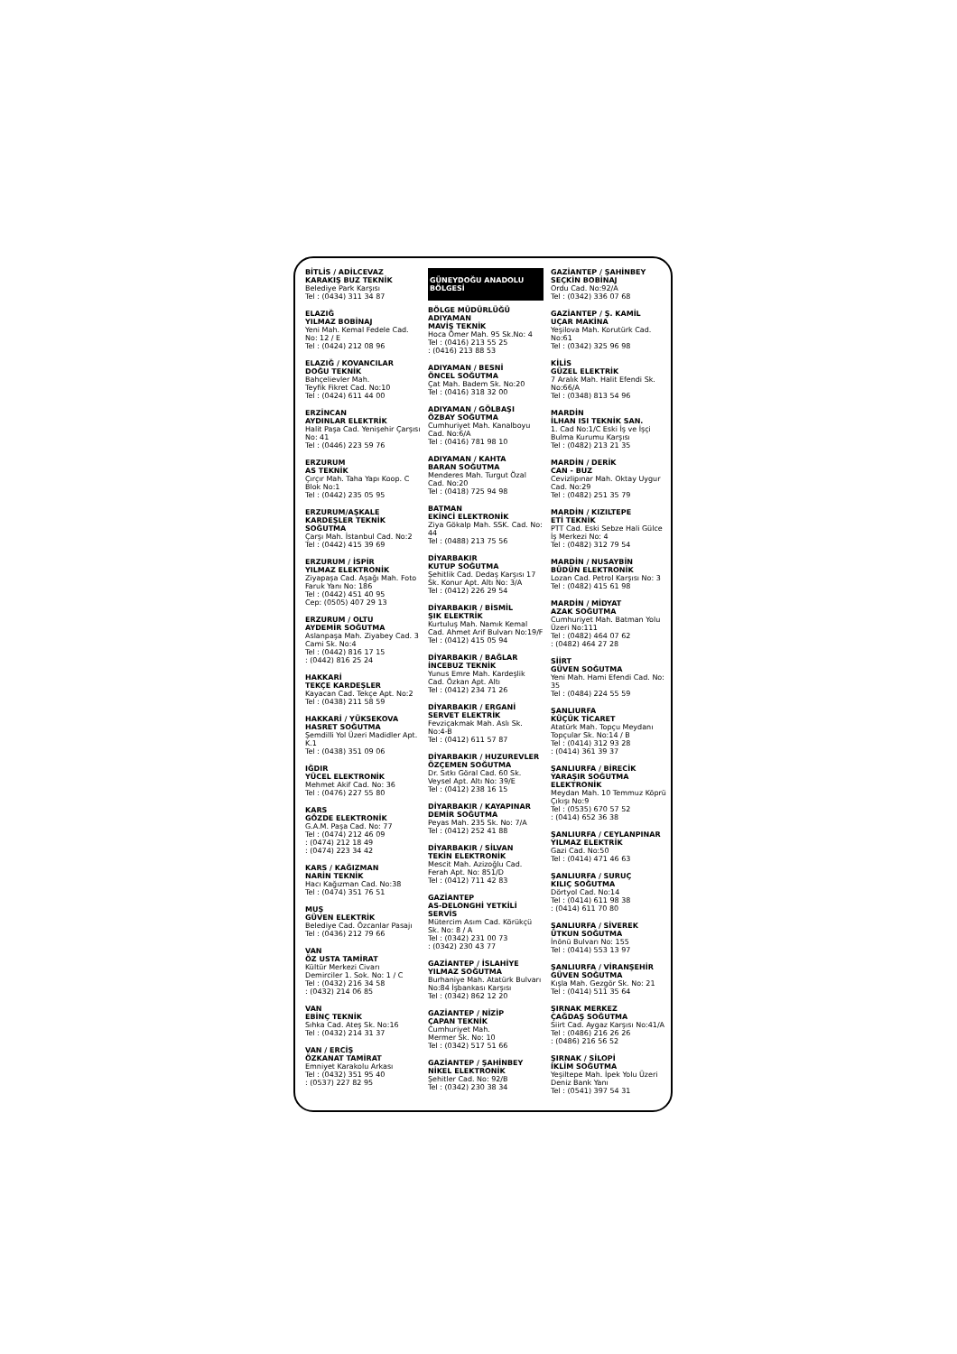BİTLİS / ADİLCEVAZ
KARAKIŞ BUZ TEKNİK
Belediye Park Karşısı
Tel : (0434) 311 34 87
ELAZIĞ
YILMAZ BOBİNAJ
Yeni Mah. Kemal Fedele Cad. No: 12 / E
Tel : (0424) 212 08 96
ELAZIĞ / KOVANCILAR
DOĞU TEKNİK
Bahçelievler Mah.
Teyfik Fikret Cad. No:10
Tel : (0424) 611 44 00
ERZİNCAN
AYDINLAR ELEKTRİK
Halit Paşa Cad. Yenişehir Çarşısı No: 41
Tel : (0446) 223 59 76
ERZURUM
AS TEKNİK
Çırçır Mah. Taha Yapı Koop. C Blok No:1
Tel : (0442) 235 05 95
ERZURUM/AŞKALE
KARDEŞLER TEKNİK SOĞUTMA
Çarşı Mah. İstanbul Cad. No:2
Tel : (0442) 415 39 69
ERZURUM / İSPİR
YILMAZ ELEKTRONİK
Ziyapaşa Cad. Aşağı Mah. Foto Faruk Yanı No: 186
Tel : (0442) 451 40 95
Cep: (0505) 407 29 13
ERZURUM / OLTU
AYDEMİR SOĞUTMA
Aslanpaşa Mah. Ziyabey Cad. 3 Cami Sk. No:4
Tel : (0442) 816 17 15
: (0442) 816 25 24
HAKKARİ
TEKÇE KARDEŞLER
Kayacan Cad. Tekçe Apt. No:2
Tel : (0438) 211 58 59
HAKKARİ / YÜKSEKOVA
HASRET SOĞUTMA
Şemdilli Yol Üzeri Madidler Apt. K.1
Tel : (0438) 351 09 06
IĞDIR
YÜCEL ELEKTRONİK
Mehmet Akif Cad. No: 36
Tel : (0476) 227 55 80
KARS
GÖZDE ELEKTRONİK
G.A.M. Paşa Cad. No: 77
Tel : (0474) 212 46 09
: (0474) 212 18 49
: (0474) 223 34 42
KARS / KAĞIZMAN
NARİN TEKNİK
Hacı Kağızman Cad. No:38
Tel : (0474) 351 76 51
MUŞ
GÜVEN ELEKTRİK
Belediye Cad. Özcanlar Pasajı
Tel : (0436) 212 79 66
VAN
ÖZ USTA TAMİRAT
Kültür Merkezi Civarı
Demirciler 1. Sok. No: 1 / C
Tel : (0432) 216 34 58
: (0432) 214 06 85
VAN
EBİNÇ TEKNİK
Sıhka Cad. Ateş Sk. No:16
Tel : (0432) 214 31 37
VAN / ERCİŞ
ÖZKANAT TAMİRAT
Emniyet Karakolu Arkası
Tel : (0432) 351 95 40
: (0537) 227 82 95
GÜNEYDOĞU ANADOLU BÖLGESİ
BÖLGE MÜDÜRLÜĞÜ
ADIYAMAN
MAVİŞ TEKNİK
Hoca Ömer Mah. 95 Sk.No: 4
Tel : (0416) 213 55 25
: (0416) 213 88 53
ADIYAMAN / BESNİ
ÖNCEL SOĞUTMA
Çat Mah. Badem Sk. No:20
Tel : (0416) 318 32 00
ADIYAMAN / GÖLBAŞI
ÖZBAY SOĞUTMA
Cumhuriyet Mah. Kanalboyu Cad. No:6/A
Tel : (0416) 781 98 10
ADIYAMAN / KAHTA
BARAN SOĞUTMA
Menderes Mah. Turgut Özal Cad. No:20
Tel : (0418) 725 94 98
BATMAN
EKİNCİ ELEKTRONİK
Ziya Gökalp Mah. SSK. Cad. No: 44
Tel : (0488) 213 75 56
DİYARBAKIR
KUTUP SOĞUTMA
Şehitlik Cad. Dedaş Karşısı 17 Sk. Konur Apt. Altı No: 3/A
Tel : (0412) 226 29 54
DİYARBAKIR / BİSMİL
ŞIK ELEKTRİK
Kurtuluş Mah. Namık Kemal Cad. Ahmet Arif Bulvarı No:19/F
Tel : (0412) 415 05 94
DİYARBAKIR / BAĞLAR
İNCEBUZ TEKNİK
Yunus Emre Mah. Kardeşlik Cad. Özkan Apt. Altı
Tel : (0412) 234 71 26
DİYARBAKIR / ERGANİ
SERVET ELEKTRİK
Fevziçakmak Mah. Aslı Sk. No:4-B
Tel : (0412) 611 57 87
DİYARBAKIR / HUZUREVLER
ÖZÇEMEN SOĞUTMA
Dr. Sıtkı Göral Cad. 60 Sk. Veysel Apt. Altı No: 39/E
Tel : (0412) 238 16 15
DİYARBAKIR / KAYAPINAR
DEMİR SOĞUTMA
Peyas Mah. 235 Sk. No: 7/A
Tel : (0412) 252 41 88
DİYARBAKIR / SİLVAN
TEKİN ELEKTRONİK
Mescit Mah. Azizoğlu Cad. Ferah Apt. No: 851/D
Tel : (0412) 711 42 83
GAZİANTEP
AS-DELONGHİ YETKİLİ SERVİS
Mütercim Asım Cad. Körükçü Sk. No: 8 / A
Tel : (0342) 231 00 73
: (0342) 230 43 77
GAZİANTEP / İSLAHİYE
YILMAZ SOĞUTMA
Burhaniye Mah. Atatürk Bulvarı No:84 İşbankası Karşısı
Tel : (0342) 862 12 20
GAZİANTEP / NİZİP
ÇAPAN TEKNİK
Cumhuriyet Mah.
Mermer Sk. No: 10
Tel : (0342) 517 51 66
GAZİANTEP / ŞAHİNBEY
NİKEL ELEKTRONİK
Şehitler Cad. No: 92/B
Tel : (0342) 230 38 34
GAZİANTEP / ŞAHİNBEY
SEÇKİN BOBİNAJ
Ordu Cad. No:92/A
Tel : (0342) 336 07 68
GAZİANTEP / Ş. KAMİL
UÇAR MAKİNA
Yeşilova Mah. Korutürk Cad. No:61
Tel : (0342) 325 96 98
KİLİS
GÜZEL ELEKTRİK
7 Aralık Mah. Halit Efendi Sk. No:66/A
Tel : (0348) 813 54 96
MARDİN
İLHAN ISI TEKNİK SAN.
1. Cad No:1/C Eski İş ve İşçi Bulma Kurumu Karşısı
Tel : (0482) 213 21 35
MARDİN / DERİK
CAN - BUZ
Cevizlipınar Mah. Oktay Uygur Cad. No:29
Tel : (0482) 251 35 79
MARDİN / KIZILTEPE
ETİ TEKNİK
PTT Cad. Eski Sebze Hali Gülce İş Merkezi No: 4
Tel : (0482) 312 79 54
MARDİN / NUSAYBİN
BÜDÜN ELEKTRONİK
Lozan Cad. Petrol Karşısı No: 3
Tel : (0482) 415 61 98
MARDİN / MİDYAT
AZAK SOĞUTMA
Cumhuriyet Mah. Batman Yolu Üzeri No:111
Tel : (0482) 464 07 62
: (0482) 464 27 28
SİİRT
GÜVEN SOĞUTMA
Yeni Mah. Hami Efendi Cad. No: 35
Tel : (0484) 224 55 59
ŞANLIURFA
KÜÇÜK TİCARET
Atatürk Mah. Topçu Meydanı Topçular Sk. No:14 / B
Tel : (0414) 312 93 28
: (0414) 361 39 37
ŞANLIURFA / BİRECİK
YARAŞIR SOĞUTMA ELEKTRONİK
Meydan Mah. 10 Temmuz Köprü Çıkışı No:9
Tel : (0535) 670 57 52
: (0414) 652 36 38
ŞANLIURFA / CEYLANPINAR
YILMAZ ELEKTRİK
Gazi Cad. No:50
Tel : (0414) 471 46 63
ŞANLIURFA / SURUÇ
KILIÇ SOĞUTMA
Dörtyol Cad. No:14
Tel : (0414) 611 98 38
: (0414) 611 70 80
ŞANLIURFA / SİVEREK
ÜTKUN SOĞUTMA
İnönü Bulvarı No: 155
Tel : (0414) 553 13 97
ŞANLIURFA / VİRANŞEHİR
GÜVEN SOĞUTMA
Kışla Mah. Gezgör Sk. No: 21
Tel : (0414) 511 35 64
ŞIRNAK MERKEZ
ÇAĞDAŞ SOĞUTMA
Siirt Cad. Aygaz Karşısı No:41/A
Tel : (0486) 216 26 26
: (0486) 216 56 52
ŞIRNAK / SİLOPİ
İKLİM SOĞUTMA
Yeşiltepe Mah. İpek Yolu Üzeri Deniz Bank Yanı
Tel : (0541) 397 54 31